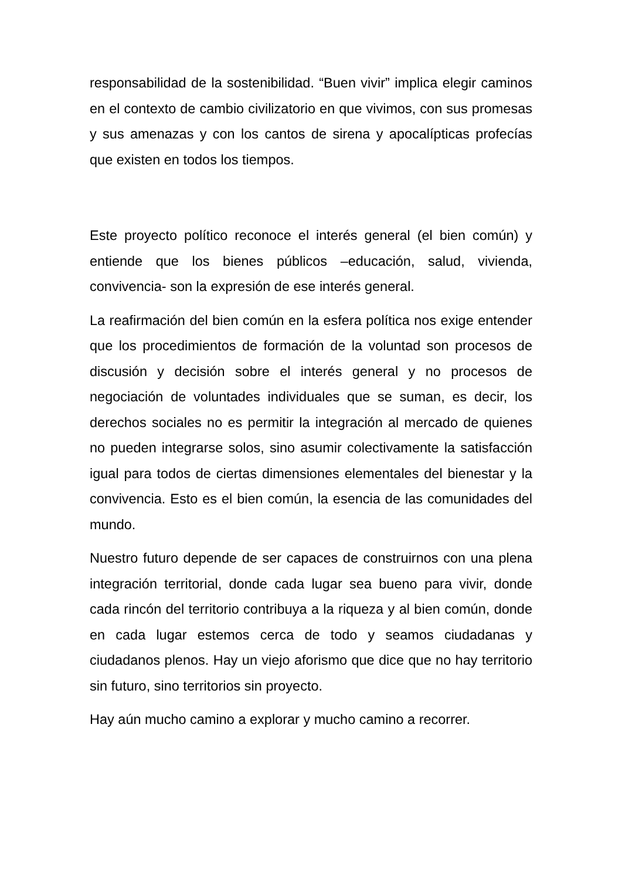responsabilidad de la sostenibilidad. “Buen vivir” implica elegir caminos en el contexto de cambio civilizatorio en que vivimos, con sus promesas y sus amenazas y con los cantos de sirena y apocalípticas profecías que existen en todos los tiempos.
Este proyecto político reconoce el interés general (el bien común) y entiende que los bienes públicos –educación, salud, vivienda, convivencia- son la expresión de ese interés general.
La reafirmación del bien común en la esfera política nos exige entender que los procedimientos de formación de la voluntad son procesos de discusión y decisión sobre el interés general y no procesos de negociación de voluntades individuales que se suman, es decir, los derechos sociales no es permitir la integración al mercado de quienes no pueden integrarse solos, sino asumir colectivamente la satisfacción igual para todos de ciertas dimensiones elementales del bienestar y la convivencia. Esto es el bien común, la esencia de las comunidades del mundo.
Nuestro futuro depende de ser capaces de construirnos con una plena integración territorial, donde cada lugar sea bueno para vivir, donde cada rincón del territorio contribuya a la riqueza y al bien común, donde en cada lugar estemos cerca de todo y seamos ciudadanas y ciudadanos plenos. Hay un viejo aforismo que dice que no hay territorio sin futuro, sino territorios sin proyecto.
Hay aún mucho camino a explorar y mucho camino a recorrer.